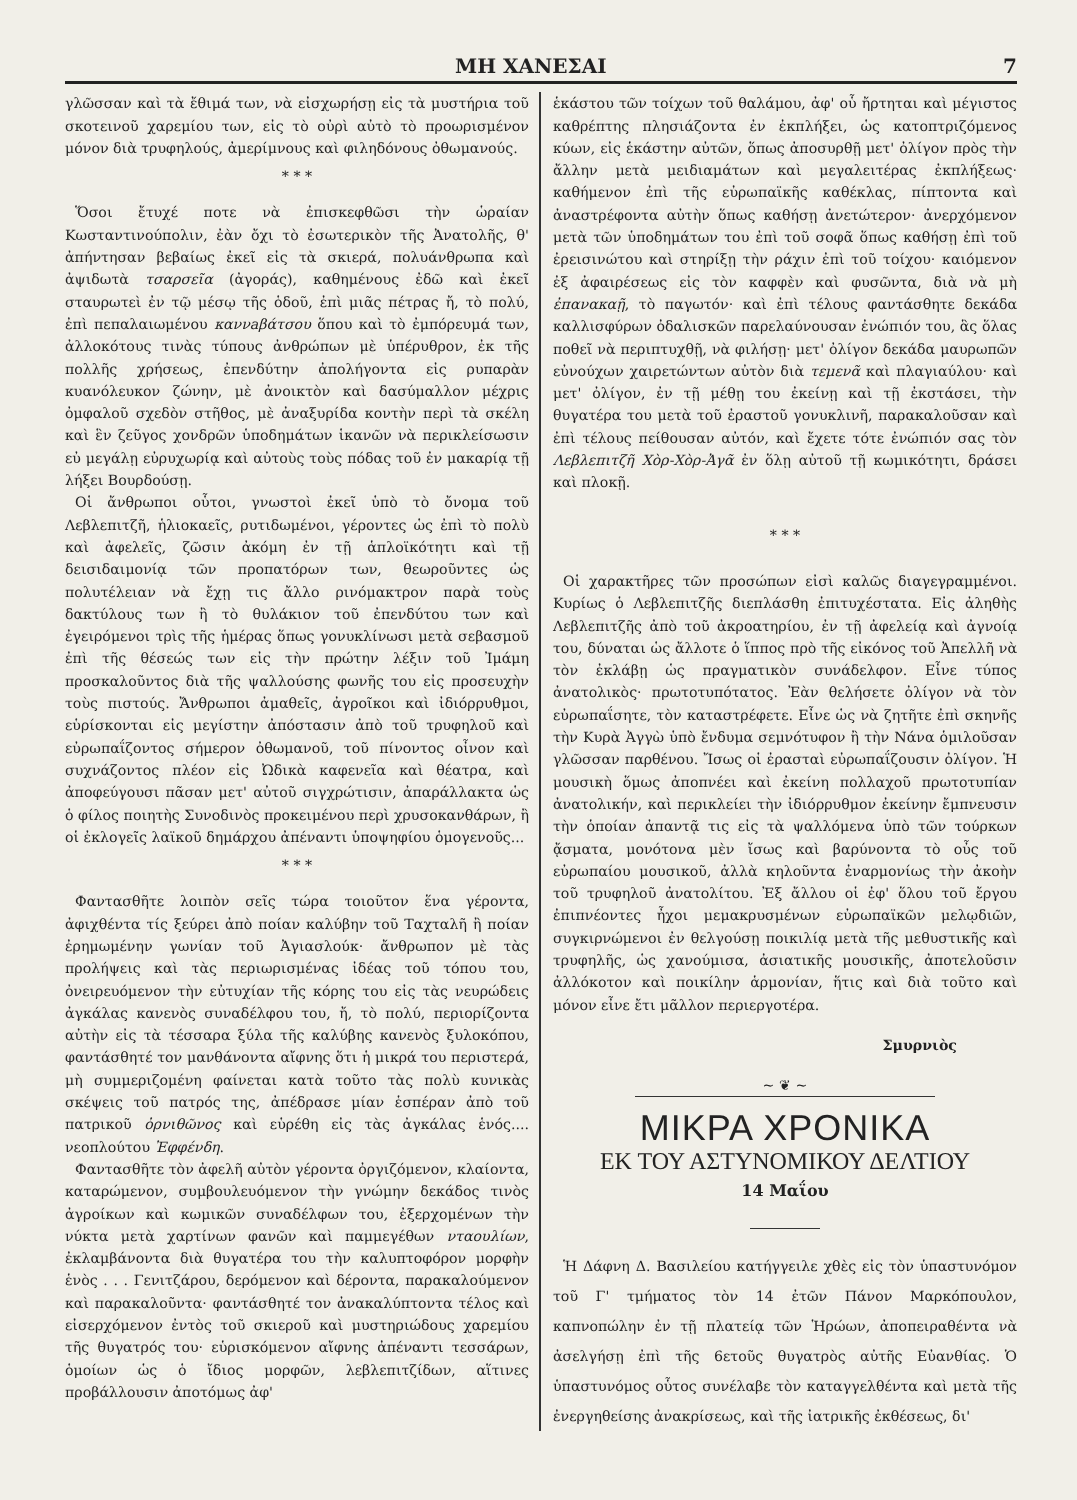ΜΗ ΧΑΝΕΣΑΙ 7
γλῶσσαν καὶ τὰ ἔθιμά των, νὰ εἰσχωρήσῃ εἰς τὰ μυστήρια τοῦ σκοτεινοῦ χαρεμίου των, εἰς τὸ οὐρὶ αὐτὸ τὸ προωρισμένον μόνον διὰ τρυφηλούς, ἀμερίμνους καὶ φιληδόνους ὀθωμανούς.
* * *
Ὅσοι ἔτυχέ ποτε νὰ ἐπισκεφθῶσι τὴν ὡραίαν Κωσταντινούπολιν, ἐὰν ὄχι τὸ ἐσωτερικὸν τῆς Ἀνατολῆς, θ' ἀπήντησαν βεβαίως ἐκεῖ εἰς τὰ σκιερά, πολυάνθρωπα καὶ ἀψιδωτὰ τσαρσεῖα (ἀγοράς), καθημένους ἐδῶ καὶ ἐκεῖ σταυρωτεὶ ἐν τῷ μέσῳ τῆς ὁδοῦ, ἐπὶ μιᾶς πέτρας ἤ, τὸ πολύ, ἐπὶ πεπαλαιωμένου καννaβάτσου ὅπου καὶ τὸ ἐμπόρευμά των, ἀλλοκότους τινὰς τύπους ἀνθρώπων μὲ ὑπέρυθρον, ἐκ τῆς πολλῆς χρήσεως, ἐπενδύτην ἀπολήγοντα εἰς ρυπαρὰν κυανόλευκον ζώνην, μὲ ἀνοικτὸν καὶ δασύμαλλον μέχρις ὀμφαλοῦ σχεδὸν στῆθος, μὲ ἀναξυρίδα κοντὴν περὶ τὰ σκέλη καὶ ἓν ζεῦγος χονδρῶν ὑποδημάτων ἱκανῶν νὰ περικλείσωσιν εὐ μεγάλῃ εὐρυχωρίᾳ καὶ αὐτοὺς τοὺς πόδας τοῦ ἐν μακαρίᾳ τῇ λήξει Βουρδούσῃ.
Οἱ ἄνθρωποι οὗτοι, γνωστοὶ ἐκεῖ ὑπὸ τὸ ὄνομα τοῦ Λεβλεπιτζῆ, ἡλιοκαεῖς, ρυτιδωμένοι, γέροντες ὡς ἐπὶ τὸ πολὺ καὶ ἀφελεῖς, ζῶσιν ἀκόμη ἐν τῇ ἁπλοϊκότητι καὶ τῇ δεισιδαιμονίᾳ τῶν προπατόρων των, θεωροῦντες ὡς πολυτέλειαν νὰ ἔχῃ τις ἄλλο ρινόμακτρον παρὰ τοὺς δακτύλους των ἢ τὸ θυλάκιον τοῦ ἐπενδύτου των καὶ ἐγειρόμενοι τρὶς τῆς ἡμέρας ὅπως γονυκλίνωσι μετὰ σεβασμοῦ ἐπὶ τῆς θέσεώς των εἰς τὴν πρώτην λέξιν τοῦ Ἰμάμη προσκαλοῦντος διὰ τῆς ψαλλούσης φωνῆς του εἰς προσευχὴν τοὺς πιστούς. Ἄνθρωποι ἀμαθεῖς, ἀγροῖκοι καὶ ἰδιόρρυθμοι, εὑρίσκονται εἰς μεγίστην ἀπόστασιν ἀπὸ τοῦ τρυφηλοῦ καὶ εὐρωπαΐζοντος σήμερον ὀθωμανοῦ, τοῦ πίνοντος οἶνον καὶ συχνάζοντος πλέον εἰς Ὠδικὰ καφενεῖα καὶ θέατρα, καὶ ἀποφεύγουσι πᾶσαν μετ' αὐτοῦ σιγχρώτισιν, ἀπαράλλακτα ὡς ὁ φίλος ποιητὴς Συνοδινὸς προκειμένου περὶ χρυσοκανθάρων, ἢ οἱ ἐκλογεῖς λαϊκοῦ δημάρχου ἀπέναντι ὑποψηφίου ὁμογενοῦς...
* * *
Φαντασθῆτε λοιπὸν σεῖς τώρα τοιοῦτον ἕνα γέροντα, ἀφιχθέντα τίς ξεύρει ἀπὸ ποίαν καλύβην τοῦ Ταχταλῆ ἢ ποίαν ἐρημωμένην γωνίαν τοῦ Ἀγιασλούκ· ἄνθρωπον μὲ τὰς προλήψεις καὶ τὰς περιωρισμένας ἰδέας τοῦ τόπου του, ὀνειρευόμενον τὴν εὐτυχίαν τῆς κόρης του εἰς τὰς νευρώδεις ἀγκάλας κανενὸς συναδέλφου του, ἤ, τὸ πολύ, περιορίζοντα αὐτὴν εἰς τὰ τέσσαρα ξύλα τῆς καλύβης κανενὸς ξυλοκόπου, φαντάσθητέ τον μανθάνοντα αἴφνης ὅτι ἡ μικρά του περιστερά, μὴ συμμεριζομένη φαίνεται κατὰ τοῦτο τὰς πολὺ κυνικὰς σκέψεις τοῦ πατρός της, ἀπέδρασε μίαν ἑσπέραν ἀπὸ τοῦ πατρικοῦ ὀρνιθῶνος καὶ εὑρέθη εἰς τὰς ἀγκάλας ἑνός.... νεοπλούτου Ἐφφένδη.
Φαντασθῆτε τὸν ἀφελῆ αὐτὸν γέροντα ὀργιζόμενον, κλαίοντα, καταρώμενον, συμβουλευόμενον τὴν γνώμην δεκάδος τινὸς ἀγροίκων καὶ κωμικῶν συναδέλφων του, ἐξερχομένων τὴν νύκτα μετὰ χαρτίνων φανῶν καὶ παμμεγέθων νταουλίων, ἐκλαμβάνοντα διὰ θυγατέρα του τὴν καλυπτοφόρον μορφὴν ἑνὸς . . . Γενιτζάρου, δερόμενον καὶ δέροντα, παρακαλούμενον καὶ παρακαλοῦντα· φαντάσθητέ τον ἀνακαλύπτοντα τέλος καὶ εἰσερχόμενον ἐντὸς τοῦ σκιεροῦ καὶ μυστηριώδους χαρεμίου τῆς θυγατρός του· εὑρισκόμενον αἴφνης ἀπέναντι τεσσάρων, ὁμοίων ὡς ὁ ἴδιος μορφῶν, λεβλεπιτζίδων, αἵτινες προβάλλουσιν ἀποτόμως ἀφ'
ἑκάστου τῶν τοίχων τοῦ θαλάμου, ἀφ' οὗ ἤρτηται καὶ μέγιστος καθρέπτης πλησιάζοντα ἐν ἐκπλήξει, ὡς κατοπτριζόμενος κύων, εἰς ἑκάστην αὐτῶν, ὅπως ἀποσυρθῇ μετ' ὀλίγον πρὸς τὴν ἄλλην μετὰ μειδιαμάτων καὶ μεγαλειτέρας ἐκπλήξεως· καθήμενον ἐπὶ τῆς εὐρωπαϊκῆς καθέκλας, πίπτοντα καὶ ἀναστρέφοντα αὐτὴν ὅπως καθήσῃ ἀνετώτερον· ἀνερχόμενον μετὰ τῶν ὑποδημάτων του ἐπὶ τοῦ σοφᾶ ὅπως καθήσῃ ἐπὶ τοῦ ἐρεισινώτου καὶ στηρίξῃ τὴν ράχιν ἐπὶ τοῦ τοίχου· καιόμενον ἐξ ἀφαιρέσεως εἰς τὸν καφφὲν καὶ φυσῶντα, διὰ νὰ μὴ ἐπανακαῇ, τὸ παγωτόν· καὶ ἐπὶ τέλους φαντάσθητε δεκάδα καλλισφύρων ὀδαλισκῶν παρελαύνουσαν ἐνώπιόν του, ἃς ὅλας ποθεῖ νὰ περιπτυχθῇ, νὰ φιλήσῃ· μετ' ὀλίγον δεκάδα μαυρωπῶν εὐνούχων χαιρετώντων αὐτὸν διὰ τεμενᾶ καὶ πλαγιαύλου· καὶ μετ' ὀλίγον, ἐν τῇ μέθῃ του ἐκείνῃ καὶ τῇ ἐκστάσει, τὴν θυγατέρα του μετὰ τοῦ ἐραστοῦ γονυκλινῆ, παρακαλοῦσαν καὶ ἐπὶ τέλους πείθουσαν αὐτόν, καὶ ἔχετε τότε ἐνώπιόν σας τὸν Λεβλεπιτζῆ Χὸρ-Χὸρ-Ἀγᾶ ἐν ὅλῃ αὐτοῦ τῇ κωμικότητι, δράσει καὶ πλοκῇ.
* * *
Οἱ χαρακτῆρες τῶν προσώπων εἰσὶ καλῶς διαγεγραμμένοι. Κυρίως ὁ Λεβλεπιτζῆς διεπλάσθη ἐπιτυχέστατα. Εἰς ἀληθὴς Λεβλεπιτζῆς ἀπὸ τοῦ ἀκροατηρίου, ἐν τῇ ἀφελείᾳ καὶ ἀγνοίᾳ του, δύναται ὡς ἄλλοτε ὁ ἵππος πρὸ τῆς εἰκόνος τοῦ Ἀπελλῆ νὰ τὸν ἐκλάβῃ ὡς πραγματικὸν συνάδελφον. Εἶνε τύπος ἀνατολικὸς· πρωτοτυπότατος. Ἐὰν θελήσετε ὀλίγον νὰ τὸν εὐρωπαΐσητε, τὸν καταστρέφετε. Εἶνε ὡς νὰ ζητῆτε ἐπὶ σκηνῆς τὴν Κυρὰ Ἀγγὼ ὑπὸ ἔνδυμα σεμνότυφον ἢ τὴν Νάνα ὁμιλοῦσαν γλῶσσαν παρθένου. Ἴσως οἱ ἐρασταὶ εὐρωπαΐζουσιν ὀλίγον. Ἡ μουσικὴ ὅμως ἀποπνέει καὶ ἐκείνη πολλαχοῦ πρωτοτυπίαν ἀνατολικήν, καὶ περικλείει τὴν ἰδιόρρυθμον ἐκείνην ἔμπνευσιν τὴν ὁποίαν ἀπαντᾷ τις εἰς τὰ ψαλλόμενα ὑπὸ τῶν τούρκων ᾄσματα, μονότονα μὲν ἴσως καὶ βαρύνοντα τὸ οὖς τοῦ εὐρωπαίου μουσικοῦ, ἀλλὰ κηλοῦντα ἐναρμονίως τὴν ἀκοὴν τοῦ τρυφηλοῦ ἀνατολίτου. Ἐξ ἄλλου οἱ ἐφ' ὅλου τοῦ ἔργου ἐπιπνέοντες ἦχοι μεμακρυσμένων εὐρωπαϊκῶν μελῳδιῶν, συγκιρνώμενοι ἐν θελγούσῃ ποικιλίᾳ μετὰ τῆς μεθυστικῆς καὶ τρυφηλῆς, ὡς χανούμισα, ἀσιατικῆς μουσικῆς, ἀποτελοῦσιν ἀλλόκοτον καὶ ποικίλην ἁρμονίαν, ἥτις καὶ διὰ τοῦτο καὶ μόνον εἶνε ἔτι μᾶλλον περιεργοτέρα.
Σμυρνιὸς
~ ❦ ~
ΜΙΚΡΑ ΧΡΟΝΙΚΑ
ΕΚ ΤΟΥ ΑΣΤΥΝΟΜΙΚΟΥ ΔΕΛΤΙΟΥ
14 Μαΐου
Ἡ Δάφνη Δ. Βασιλείου κατήγγειλε χθὲς εἰς τὸν ὑπαστυνόμον τοῦ Γ' τμήματος τὸν 14 ἐτῶν Πάνον Μαρκόπουλον, καπνοπώλην ἐν τῇ πλατείᾳ τῶν Ἡρώων, ἀποπειραθέντα νὰ ἀσελγήσῃ ἐπὶ τῆς 6ετοῦς θυγατρὸς αὐτῆς Εὐανθίας. Ὁ ὑπαστυνόμος οὗτος συνέλαβε τὸν καταγγελθέντα καὶ μετὰ τῆς ἐνεργηθείσης ἀνακρίσεως, καὶ τῆς ἰατρικῆς ἐκθέσεως, δι'